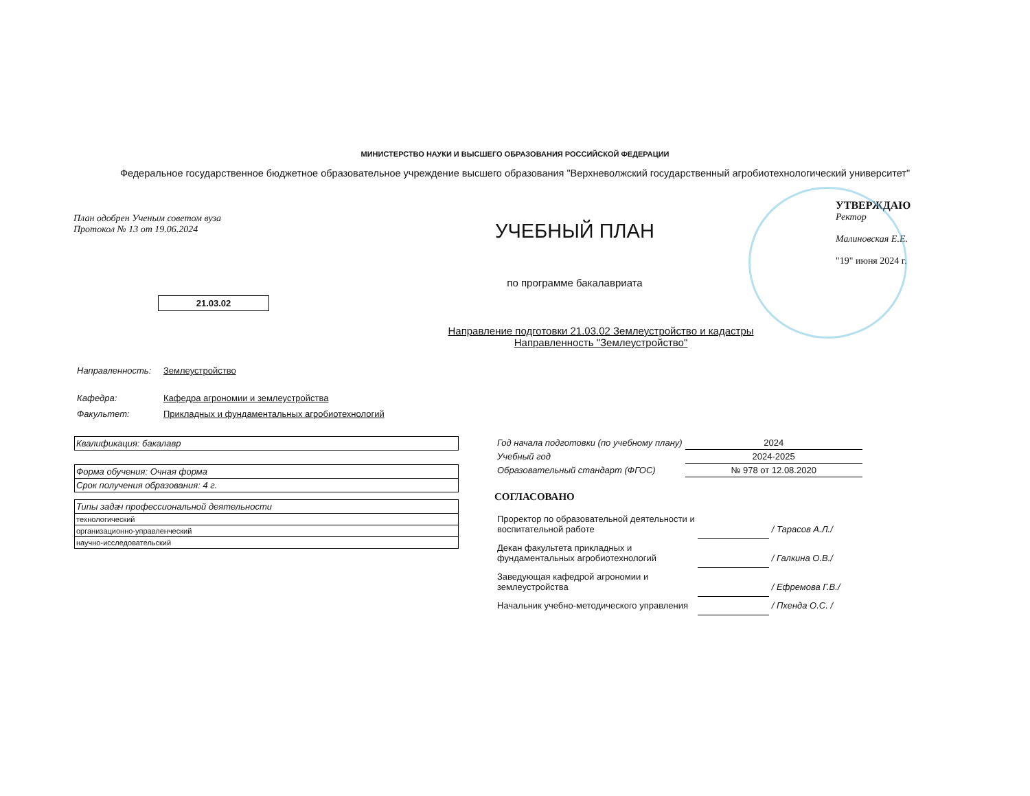МИНИСТЕРСТВО НАУКИ И ВЫСШЕГО ОБРАЗОВАНИЯ РОССИЙСКОЙ ФЕДЕРАЦИИ
Федеральное государственное бюджетное образовательное учреждение высшего образования "Верхневолжский государственный агробиотехнологический университет"
План одобрен Ученым советом вуза
Протокол № 13 от 19.06.2024
УЧЕБНЫЙ ПЛАН
по программе бакалавриата
УТВЕРЖДАЮ
Ректор
Малиновская Е.Е.
"19" июня 2024 г.
21.03.02
Направление подготовки 21.03.02 Землеустройство и кадастры
Направленность "Землеустройство"
| Направленность: | Землеустройство |
| Кафедра: | Кафедра агрономии и землеустройства |
| Факультет: | Прикладных и фундаментальных агробиотехнологий |
| Квалификация: бакалавр |
| Форма обучения: Очная форма |
| Срок получения образования: 4 г. |
| Типы задач профессиональной деятельности |
| технологический |
| организационно-управленческий |
| научно-исследовательский |
| Год начала подготовки (по учебному плану) | 2024 |
| Учебный год | 2024-2025 |
| Образовательный стандарт (ФГОС) | № 978 от 12.08.2020 |
СОГЛАСОВАНО
| Проректор по образовательной деятельности и воспитательной работе | | / Тарасов А.Л./ |
| Декан факультета прикладных и фундаментальных агробиотехнологий | | / Галкина О.В./ |
| Заведующая кафедрой агрономии и землеустройства | | / Ефремова Г.В./ |
| Начальник учебно-методического управления | | / Пхенда О.С. / |